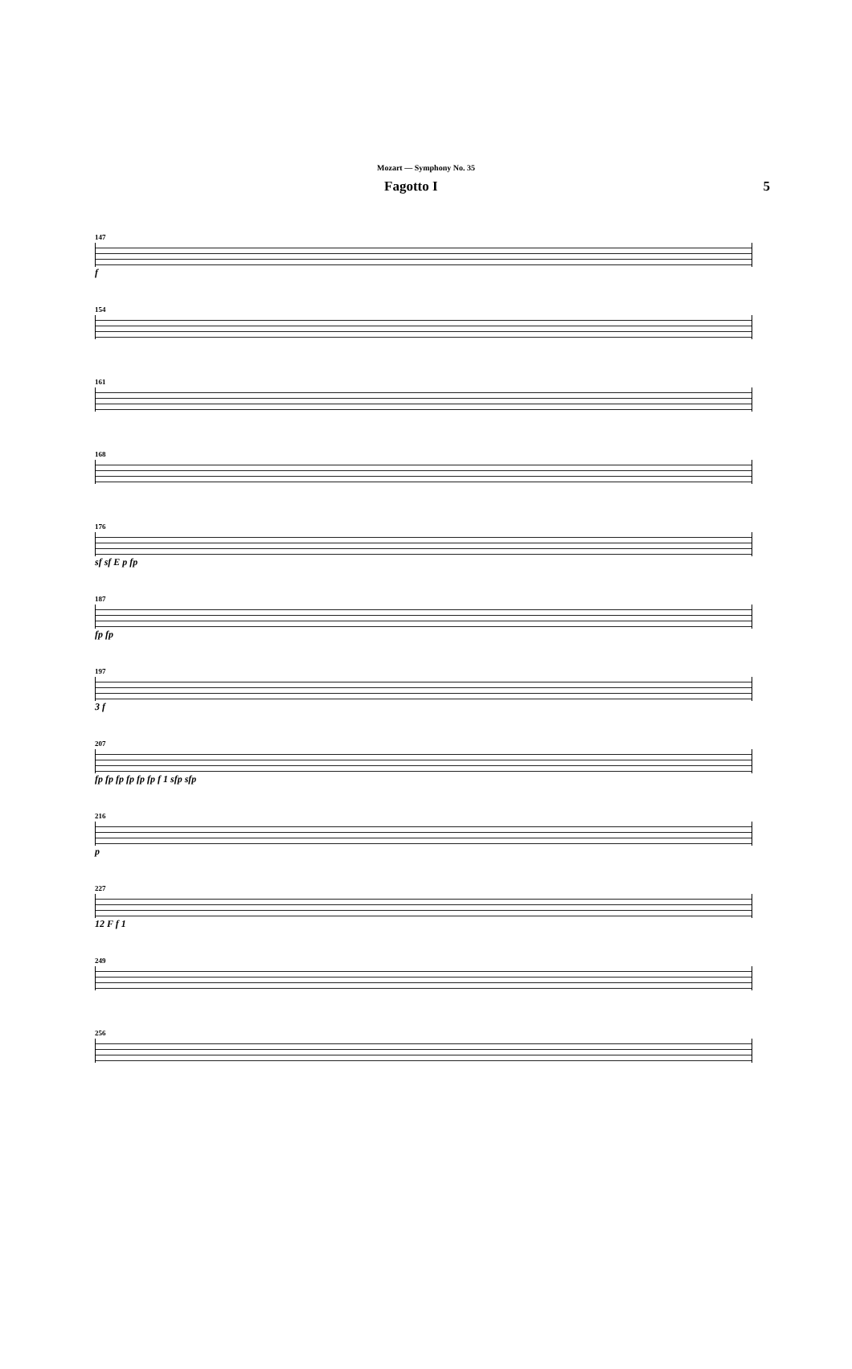Mozart — Symphony No. 35
Fagotto I 5
147
f
154
161
168
176
sf sf E p fp
187
fp fp
197
3 f
207
fp fp fp fp fp fp f 1 sfp sfp
216
p
227
12 F f 1
249
256